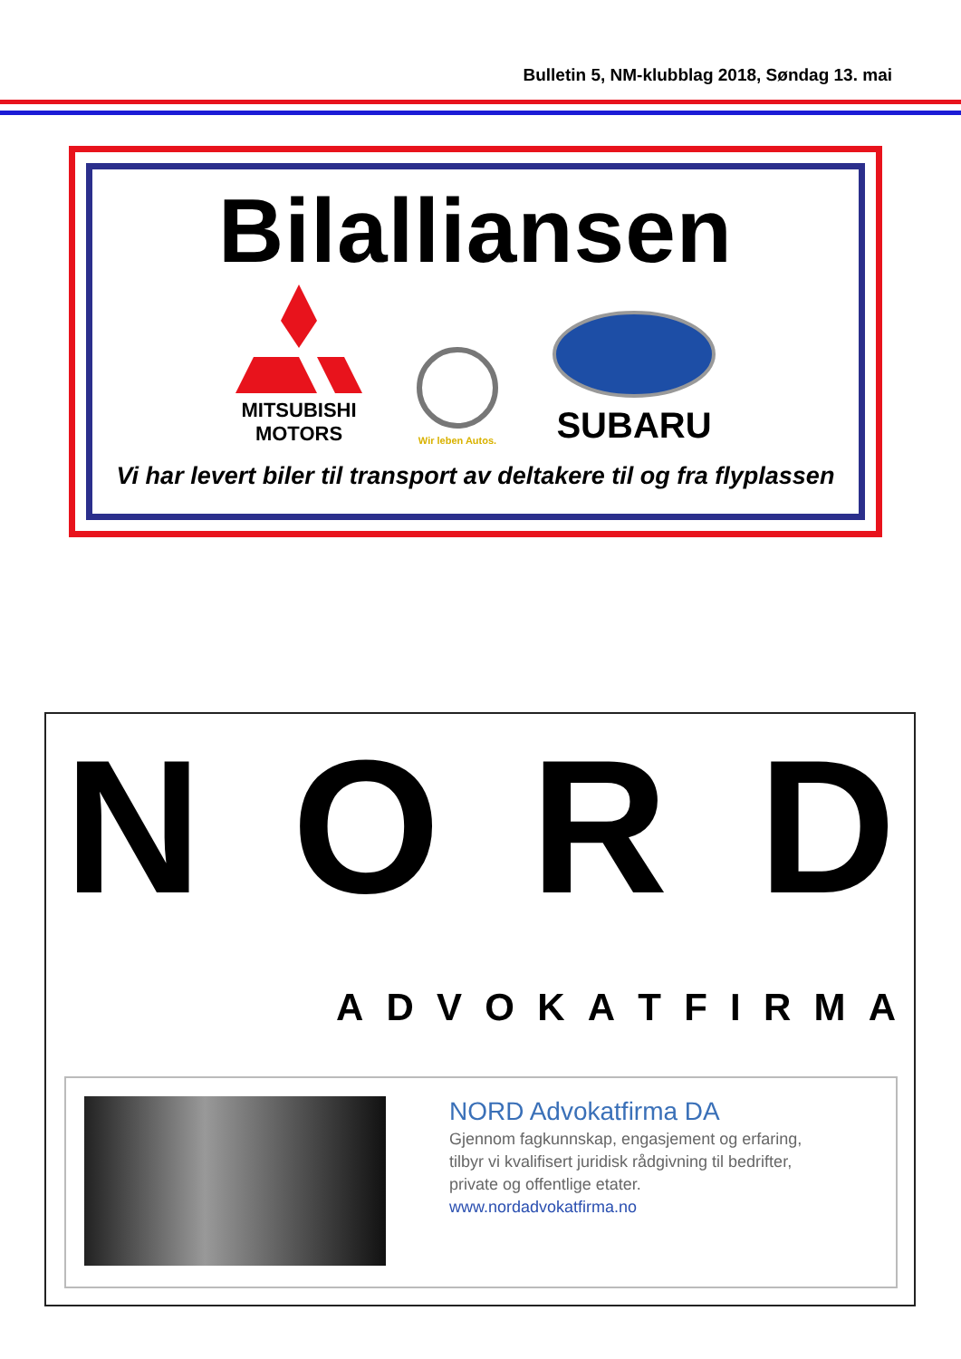Bulletin 5, NM-klubblag 2018, Søndag 13. mai
Bilalliansen
MITSUBISHI
MOTORS
Wir leben Autos.
SUBARU
Vi har levert biler til transport av deltakere til og fra flyplassen
N O R D
A D V O K A T F I R M A
NORD Advokatfirma DA
Gjennom fagkunnskap, engasjement og erfaring,
tilbyr vi kvalifisert juridisk rådgivning til bedrifter,
private og offentlige etater.
www.nordadvokatfirma.no